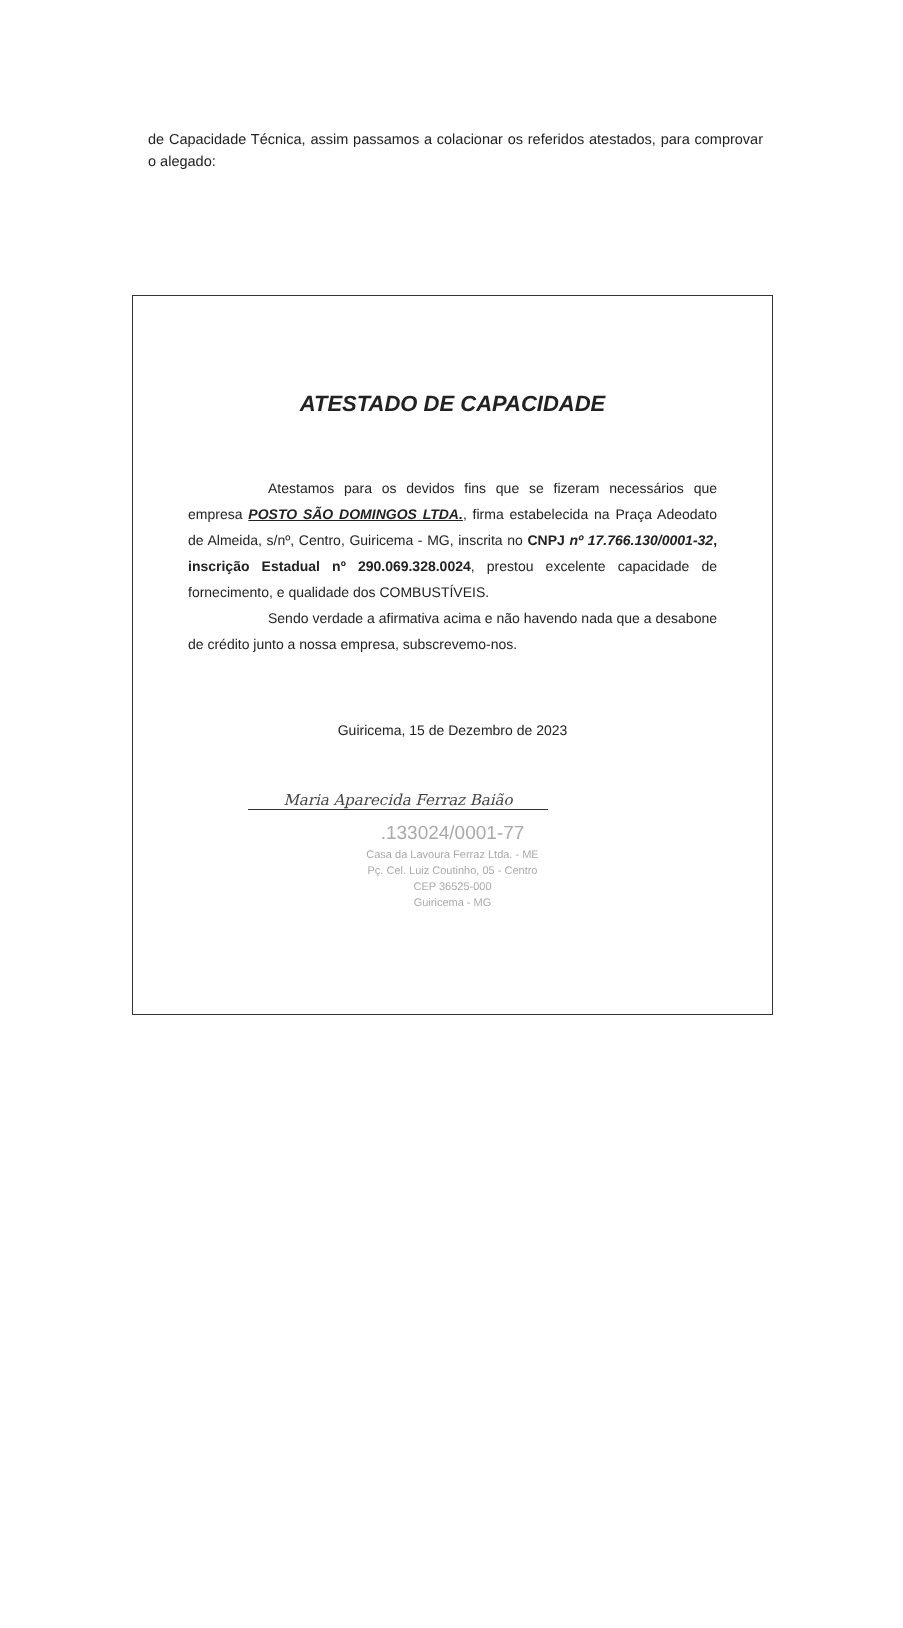de Capacidade Técnica, assim passamos a colacionar os referidos atestados, para comprovar o alegado:
ATESTADO DE CAPACIDADE
Atestamos para os devidos fins que se fizeram necessários que empresa POSTO SÃO DOMINGOS LTDA., firma estabelecida na Praça Adeodato de Almeida, s/nº, Centro, Guiricema - MG, inscrita no CNPJ nº 17.766.130/0001-32, inscrição Estadual nº 290.069.328.0024, prestou excelente capacidade de fornecimento, e qualidade dos COMBUSTÍVEIS.
Sendo verdade a afirmativa acima e não havendo nada que a desabone de crédito junto a nossa empresa, subscrevemo-nos.
Guiricema, 15 de Dezembro de 2023
Maria Aparecida Ferraz Baião
.133024/0001-77
Casa da Lavoura Ferraz Ltda. - ME
Pç. Cel. Luiz Coutinho, 05 - Centro
CEP 36525-000
Guiricema - MG